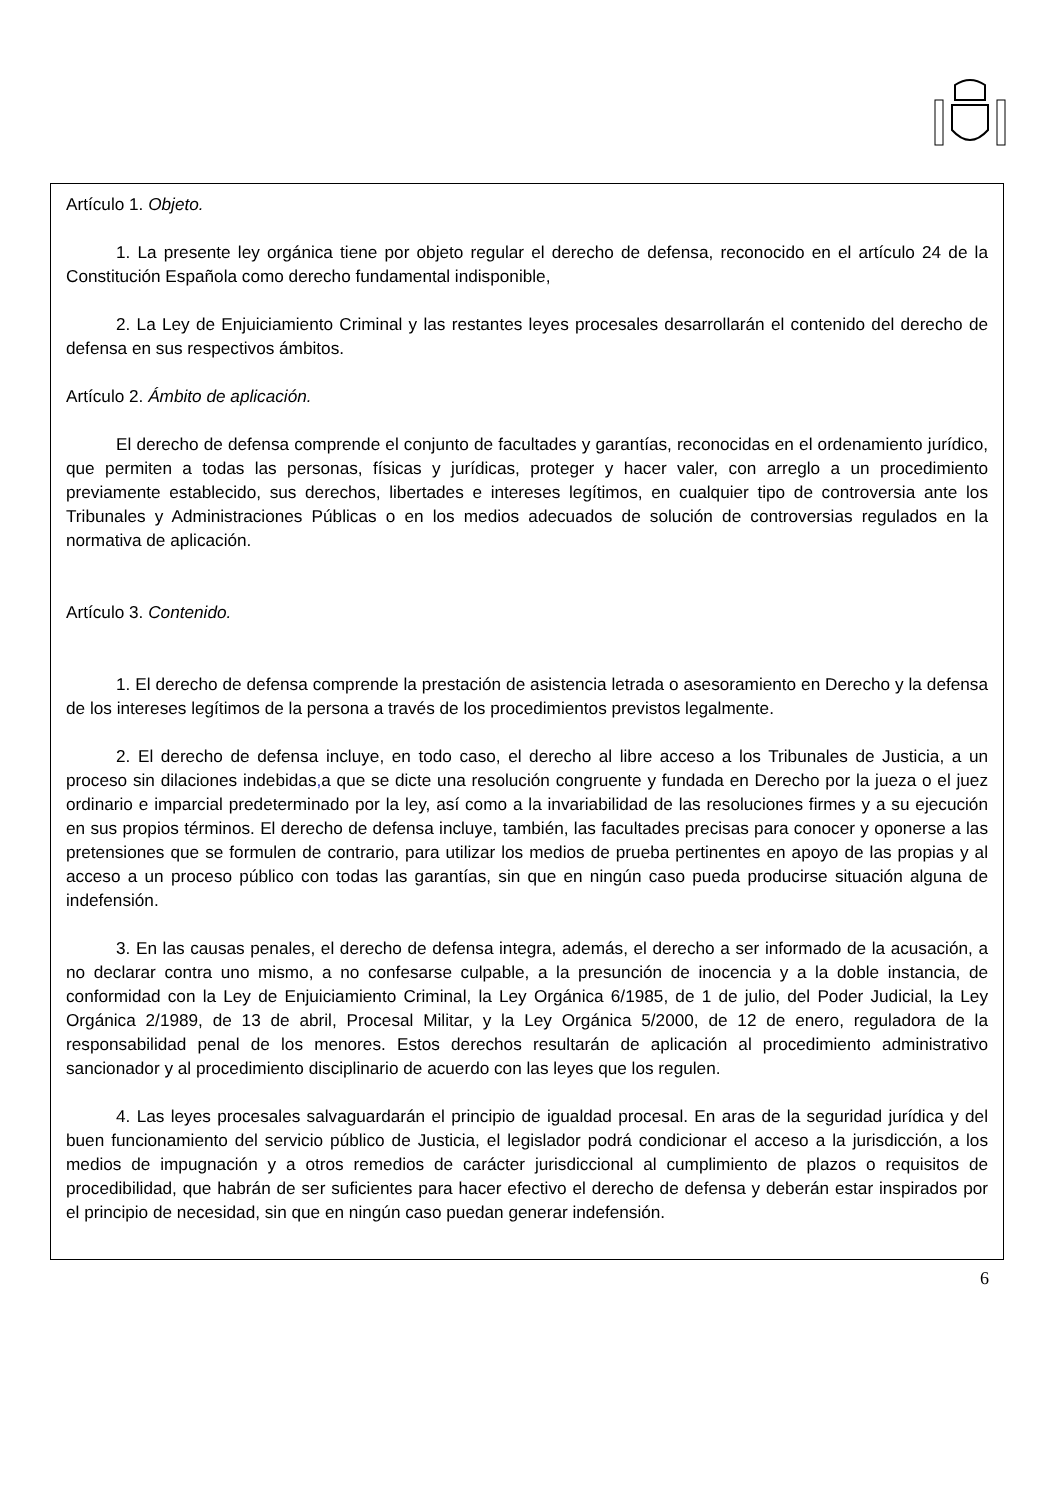Artículo 1. Objeto.
1. La presente ley orgánica tiene por objeto regular el derecho de defensa, reconocido en el artículo 24 de la Constitución Española como derecho fundamental indisponible,
2. La Ley de Enjuiciamiento Criminal y las restantes leyes procesales desarrollarán el contenido del derecho de defensa en sus respectivos ámbitos.
Artículo 2. Ámbito de aplicación.
El derecho de defensa comprende el conjunto de facultades y garantías, reconocidas en el ordenamiento jurídico, que permiten a todas las personas, físicas y jurídicas, proteger y hacer valer, con arreglo a un procedimiento previamente establecido, sus derechos, libertades e intereses legítimos, en cualquier tipo de controversia ante los Tribunales y Administraciones Públicas o en los medios adecuados de solución de controversias regulados en la normativa de aplicación.
Artículo 3. Contenido.
1. El derecho de defensa comprende la prestación de asistencia letrada o asesoramiento en Derecho y la defensa de los intereses legítimos de la persona a través de los procedimientos previstos legalmente.
2. El derecho de defensa incluye, en todo caso, el derecho al libre acceso a los Tribunales de Justicia, a un proceso sin dilaciones indebidas, a que se dicte una resolución congruente y fundada en Derecho por la jueza o el juez ordinario e imparcial predeterminado por la ley, así como a la invariabilidad de las resoluciones firmes y a su ejecución en sus propios términos. El derecho de defensa incluye, también, las facultades precisas para conocer y oponerse a las pretensiones que se formulen de contrario, para utilizar los medios de prueba pertinentes en apoyo de las propias y al acceso a un proceso público con todas las garantías, sin que en ningún caso pueda producirse situación alguna de indefensión.
3. En las causas penales, el derecho de defensa integra, además, el derecho a ser informado de la acusación, a no declarar contra uno mismo, a no confesarse culpable, a la presunción de inocencia y a la doble instancia, de conformidad con la Ley de Enjuiciamiento Criminal, la Ley Orgánica 6/1985, de 1 de julio, del Poder Judicial, la Ley Orgánica 2/1989, de 13 de abril, Procesal Militar, y la Ley Orgánica 5/2000, de 12 de enero, reguladora de la responsabilidad penal de los menores. Estos derechos resultarán de aplicación al procedimiento administrativo sancionador y al procedimiento disciplinario de acuerdo con las leyes que los regulen.
4. Las leyes procesales salvaguardarán el principio de igualdad procesal. En aras de la seguridad jurídica y del buen funcionamiento del servicio público de Justicia, el legislador podrá condicionar el acceso a la jurisdicción, a los medios de impugnación y a otros remedios de carácter jurisdiccional al cumplimiento de plazos o requisitos de procedibilidad, que habrán de ser suficientes para hacer efectivo el derecho de defensa y deberán estar inspirados por el principio de necesidad, sin que en ningún caso puedan generar indefensión.
6